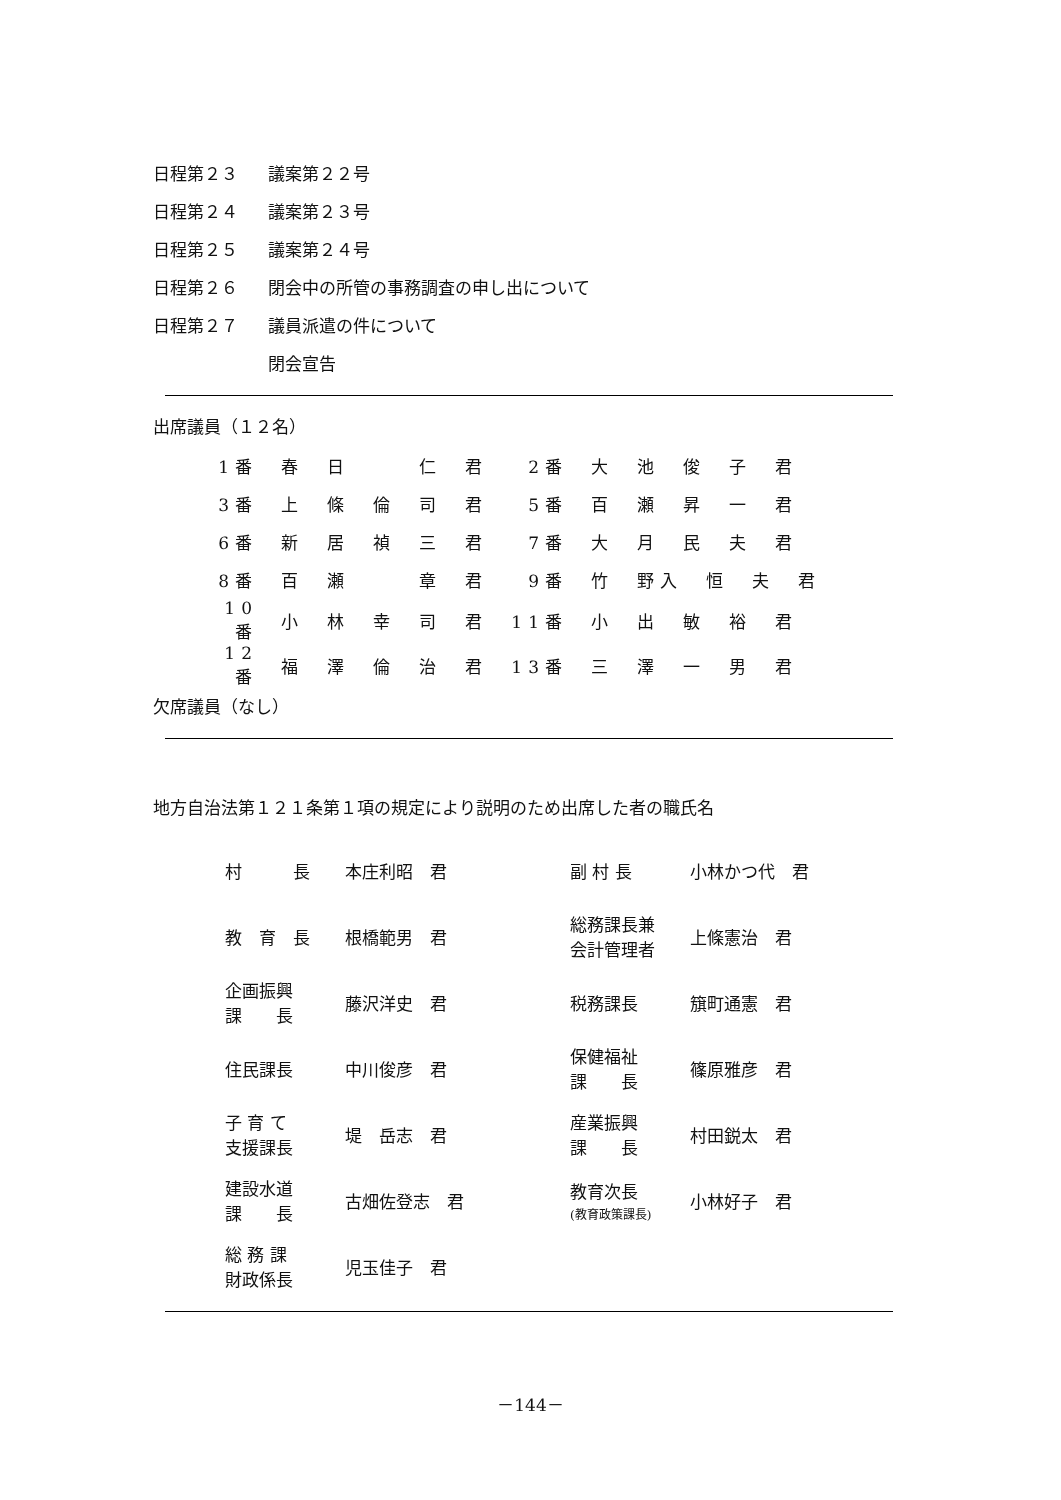日程第２３ 議案第２２号
日程第２４ 議案第２３号
日程第２５ 議案第２４号
日程第２６ 閉会中の所管の事務調査の申し出について
日程第２７ 議員派遣の件について
閉会宣告
出席議員（１２名）
| 1番 | 春 日 仁 君 | 2番 | 大 池 俊 子 君 |
| 3番 | 上 條 倫 司 君 | 5番 | 百 瀬 昇 一 君 |
| 6番 | 新 居 禎 三 君 | 7番 | 大 月 民 夫 君 |
| 8番 | 百 瀬 章 君 | 9番 | 竹 野入 恒 夫 君 |
| 10番 | 小 林 幸 司 君 | 11番 | 小 出 敏 裕 君 |
| 12番 | 福 澤 倫 治 君 | 13番 | 三 澤 一 男 君 |
欠席議員（なし）
地方自治法第１２１条第１項の規定により説明のため出席した者の職氏名
| 村 長 | 本庄利昭 君 | 副 村 長 | 小林かつ代 君 |
| 教 育 長 | 根橋範男 君 | 総務課長兼 会計管理者 | 上條憲治 君 |
| 企画振興 課 長 | 藤沢洋史 君 | 税務課長 | 簱町通憲 君 |
| 住民課長 | 中川俊彦 君 | 保健福祉 課 長 | 篠原雅彦 君 |
| 子 育 て 支援課長 | 堤 岳志 君 | 産業振興 課 長 | 村田鋭太 君 |
| 建設水道 課 長 | 古畑佐登志 君 | 教育次長 (教育政策課長) | 小林好子 君 |
| 総 務 課 財政係長 | 児玉佳子 君 | | |
－144－